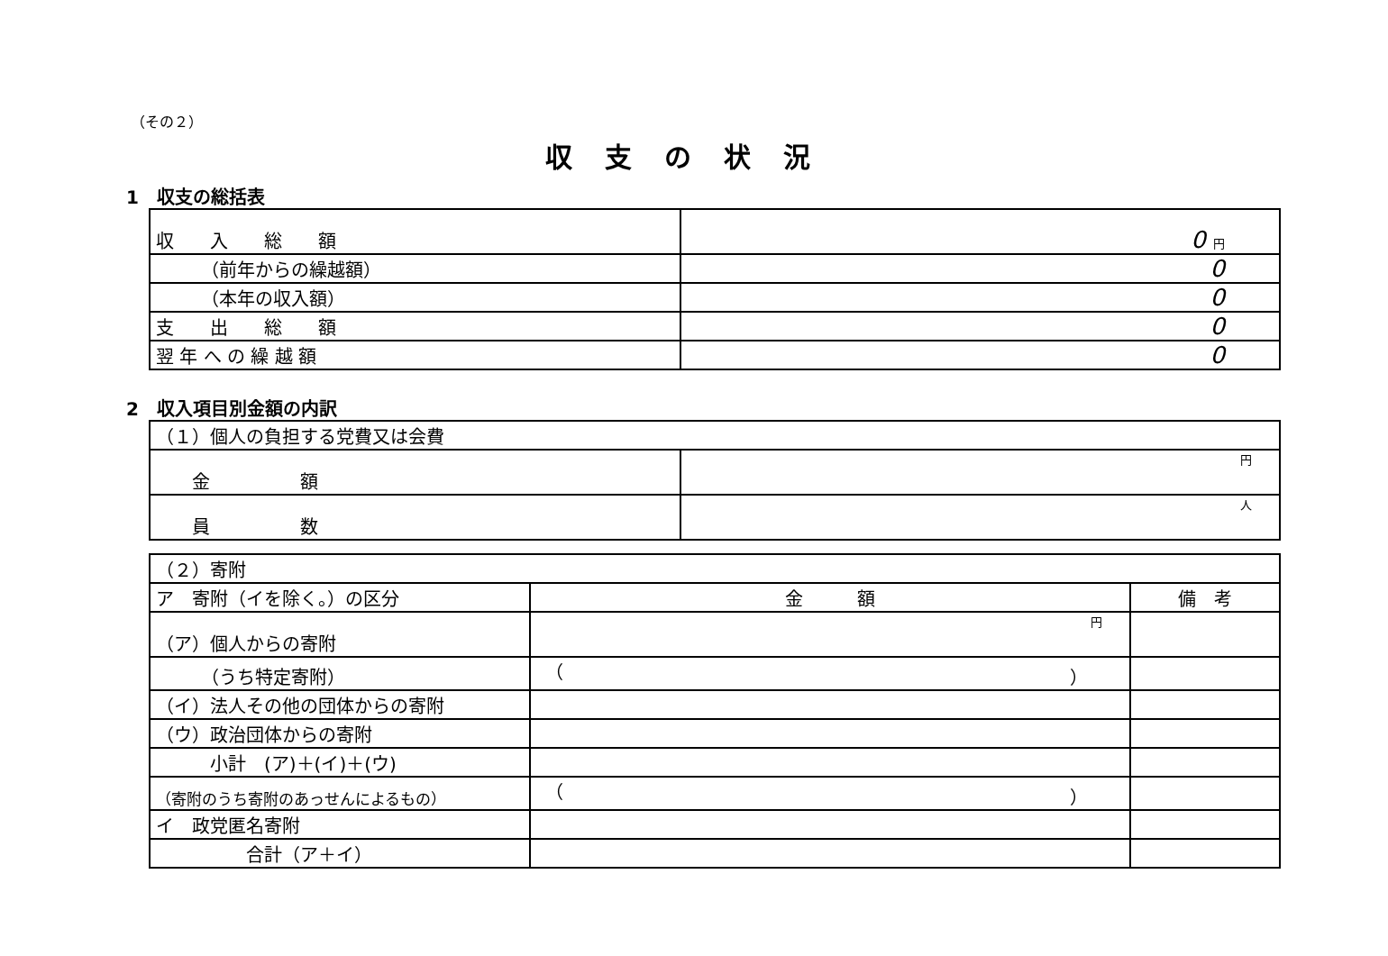（その２）
収支の状況
1　収支の総括表
| 収 入 総 額 | 0 円 |
| （前年からの繰越額） | 0 |
| （本年の収入額） | 0 |
| 支 出 総 額 | 0 |
| 翌 年 へ の 繰 越 額 | 0 |
2　収入項目別金額の内訳
| （１）個人の負担する党費又は会費 | |
| 金 額 | 円 |
| 員 数 | 人 |
| （２）寄附 | | |
| ア 寄附（イを除く。）の区分 | 金 額 | 備 考 |
| （ア）個人からの寄附 | 円 | |
| （うち特定寄附） | （ ） | |
| （イ）法人その他の団体からの寄附 | | |
| （ウ）政治団体からの寄附 | | |
| 小計 (ア)＋(イ)＋(ウ) | | |
| （寄附のうち寄附のあっせんによるもの） | （ ） | |
| イ 政党匿名寄附 | | |
| 合計（ア＋イ） | | |